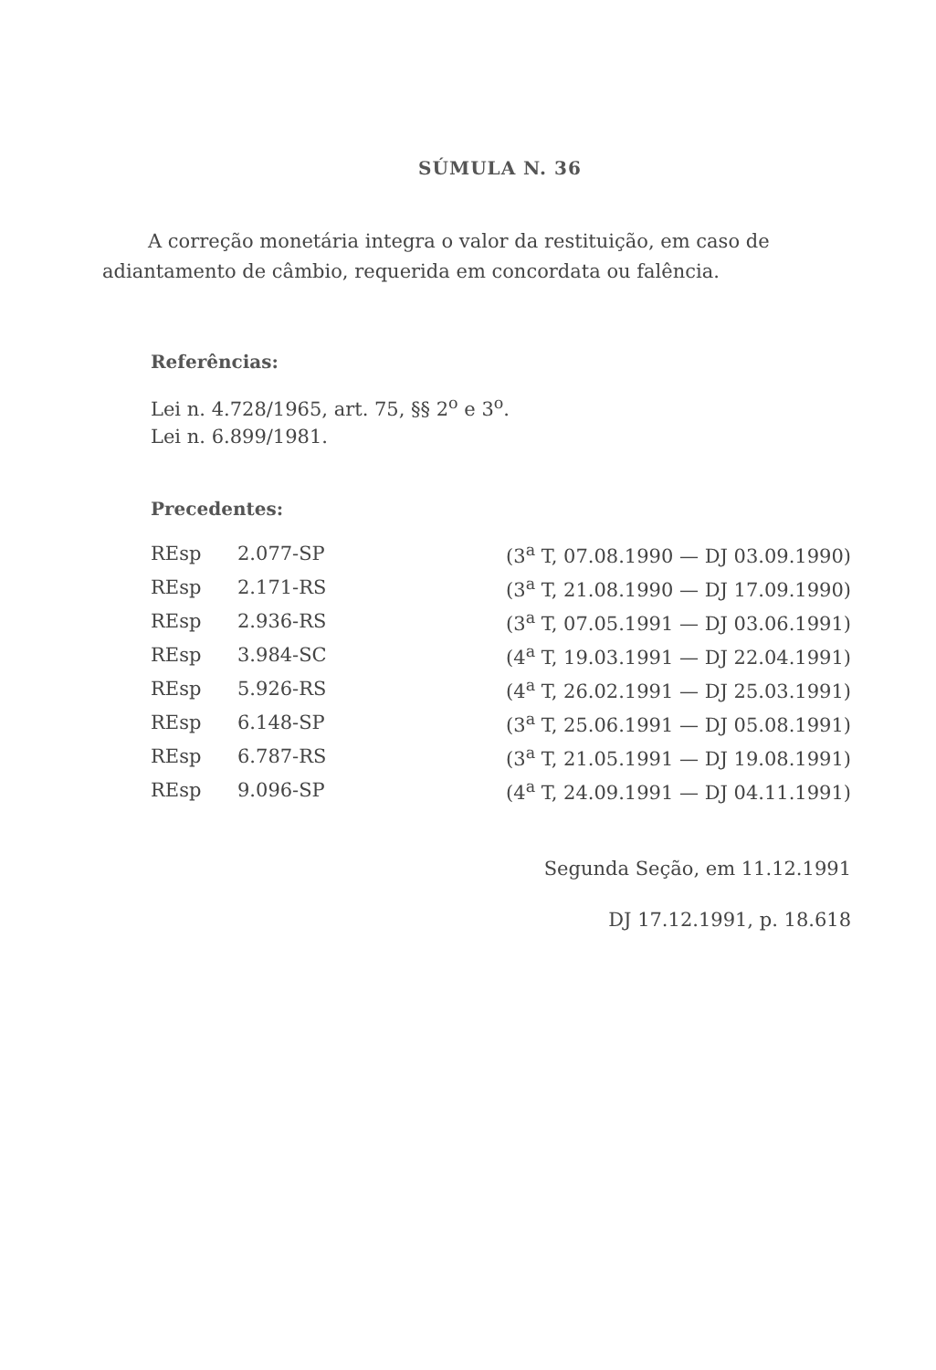SÚMULA N. 36
A correção monetária integra o valor da restituição, em caso de adiantamento de câmbio, requerida em concordata ou falência.
Referências:
Lei n. 4.728/1965, art. 75, §§ 2<sup>o</sup> e 3<sup>o</sup>.
Lei n. 6.899/1981.
Precedentes:
| REsp | 2.077-SP | (3<sup>a</sup> T, 07.08.1990 — DJ 03.09.1990) |
| REsp | 2.171-RS | (3<sup>a</sup> T, 21.08.1990 — DJ 17.09.1990) |
| REsp | 2.936-RS | (3<sup>a</sup> T, 07.05.1991 — DJ 03.06.1991) |
| REsp | 3.984-SC | (4<sup>a</sup> T, 19.03.1991 — DJ 22.04.1991) |
| REsp | 5.926-RS | (4<sup>a</sup> T, 26.02.1991 — DJ 25.03.1991) |
| REsp | 6.148-SP | (3<sup>a</sup> T, 25.06.1991 — DJ 05.08.1991) |
| REsp | 6.787-RS | (3<sup>a</sup> T, 21.05.1991 — DJ 19.08.1991) |
| REsp | 9.096-SP | (4<sup>a</sup> T, 24.09.1991 — DJ 04.11.1991) |
Segunda Seção, em 11.12.1991
DJ 17.12.1991, p. 18.618